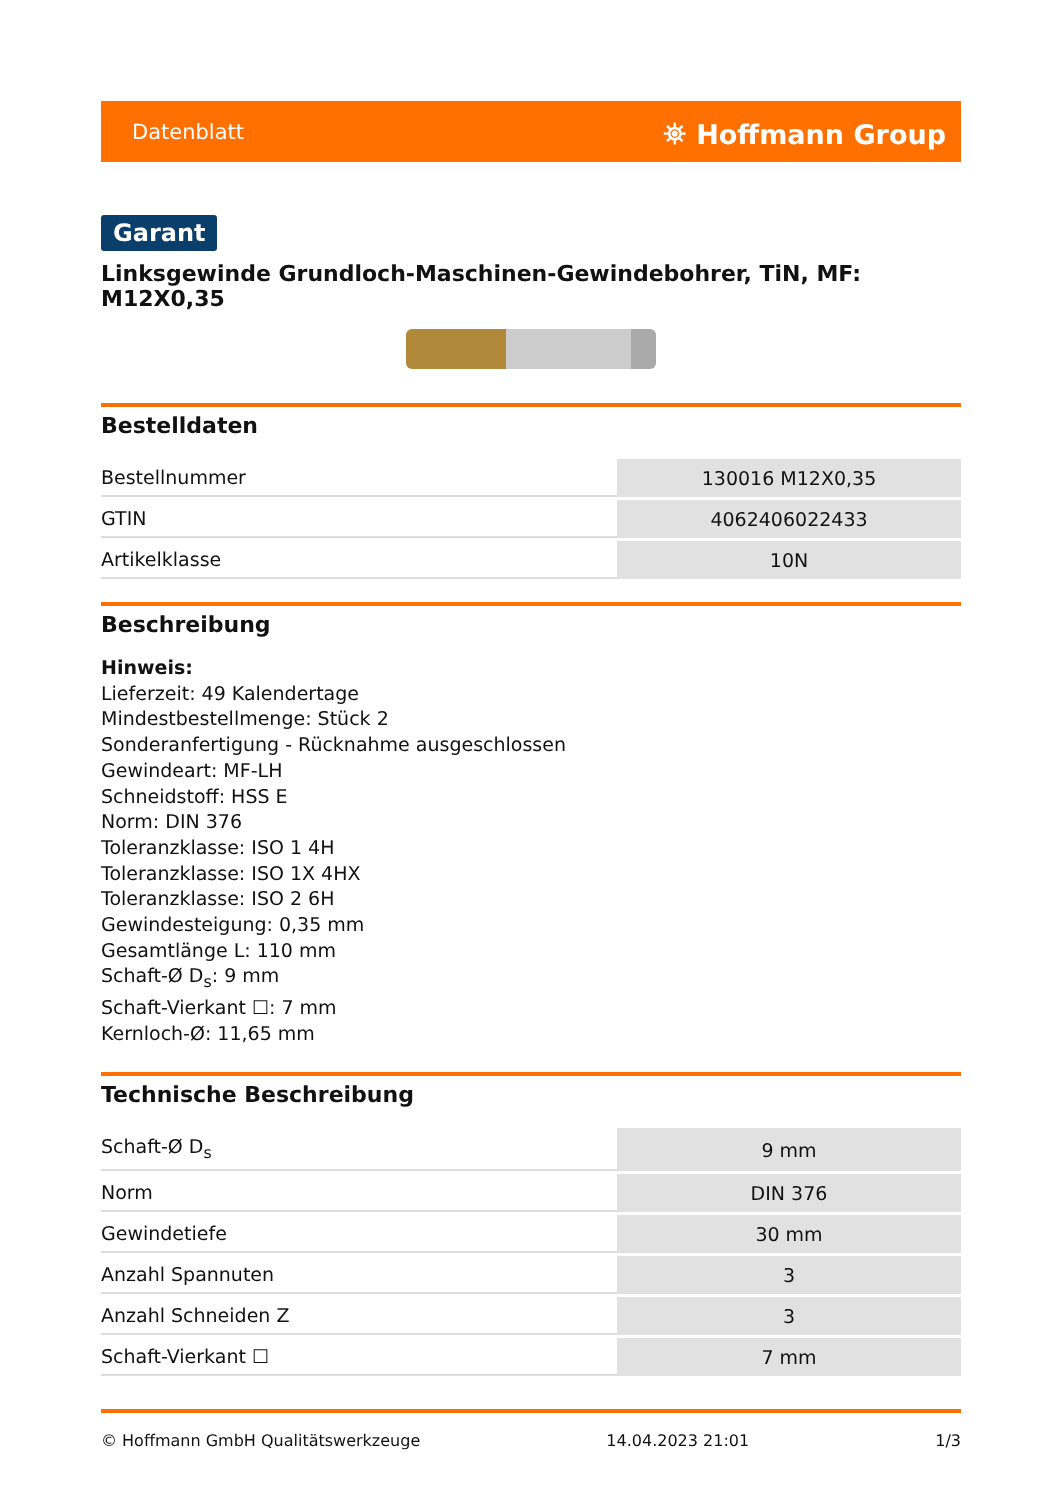Datenblatt ⛯ Hoffmann Group
Garant
Linksgewinde Grundloch-Maschinen-Gewindebohrer, TiN, MF: M12X0,35
Bestelldaten
| Bestellnummer | 130016 M12X0,35 |
| GTIN | 4062406022433 |
| Artikelklasse | 10N |
Beschreibung
Hinweis:
Lieferzeit: 49 Kalendertage
Mindestbestellmenge: Stück 2
Sonderanfertigung - Rücknahme ausgeschlossen
Gewindeart: MF-LH
Schneidstoff: HSS E
Norm: DIN 376
Toleranzklasse: ISO 1 4H
Toleranzklasse: ISO 1X 4HX
Toleranzklasse: ISO 2 6H
Gewindesteigung: 0,35 mm
Gesamtlänge L: 110 mm
Schaft-Ø D<sub>s</sub>: 9 mm
Schaft-Vierkant ☐: 7 mm
Kernloch-Ø: 11,65 mm
Technische Beschreibung
| Schaft-Ø D<sub>s</sub> | 9 mm |
| Norm | DIN 376 |
| Gewindetiefe | 30 mm |
| Anzahl Spannuten | 3 |
| Anzahl Schneiden Z | 3 |
| Schaft-Vierkant ☐ | 7 mm |
© Hoffmann GmbH Qualitätswerkzeuge 14.04.2023 21:01 1/3